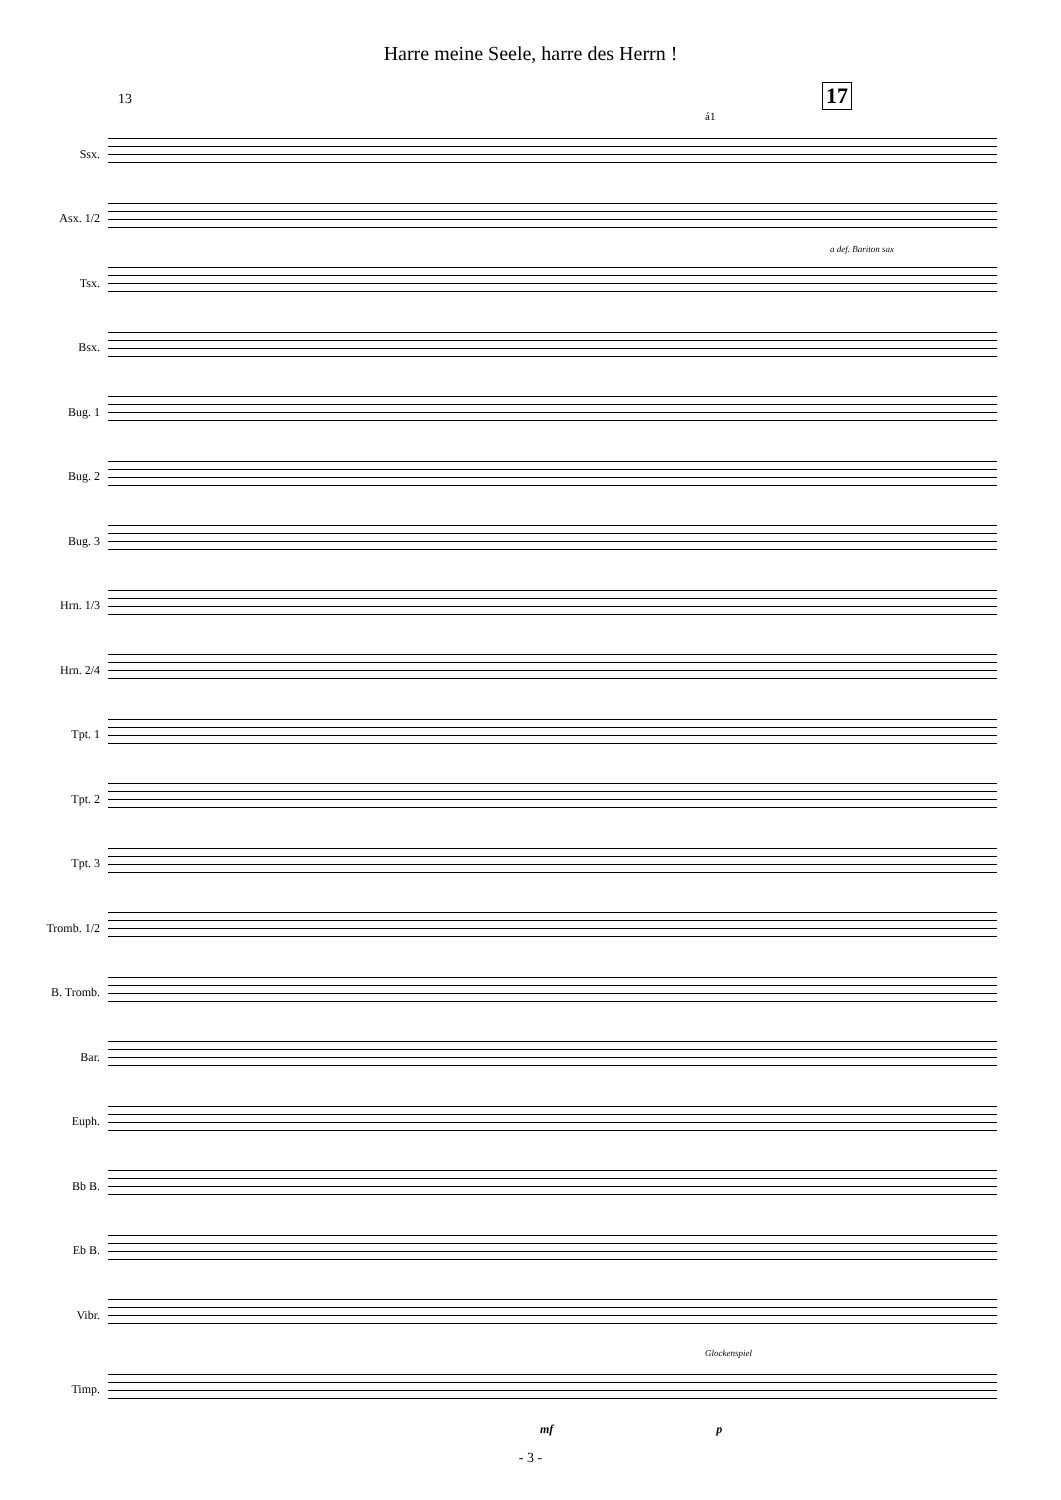Harre meine Seele, harre des Herrn !
13 17
á1
Ssx.
Asx. 1/2
Tsx.
a def. Bariton sax
Bsx.
Bug. 1
Bug. 2
Bug. 3
Hrn. 1/3
Hrn. 2/4
Tpt. 1
Tpt. 2
Tpt. 3
Tromb. 1/2
B. Tromb.
Bar.
Euph.
Bb B.
Eb B.
Vibr.
Glockenspiel
Timp.
mf p
- 3 -